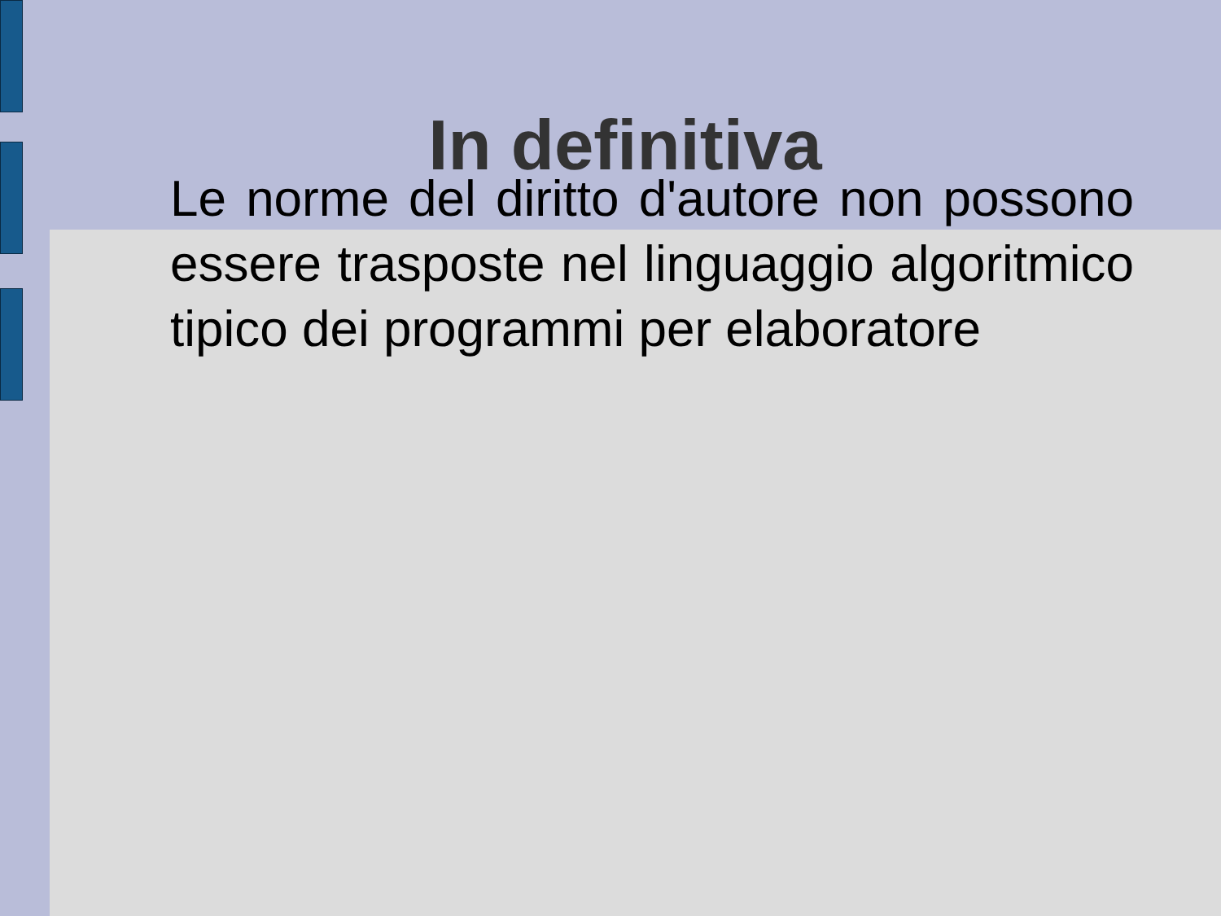In definitiva
Le norme del diritto d'autore non possono essere trasposte nel linguaggio algoritmico tipico dei programmi per elaboratore